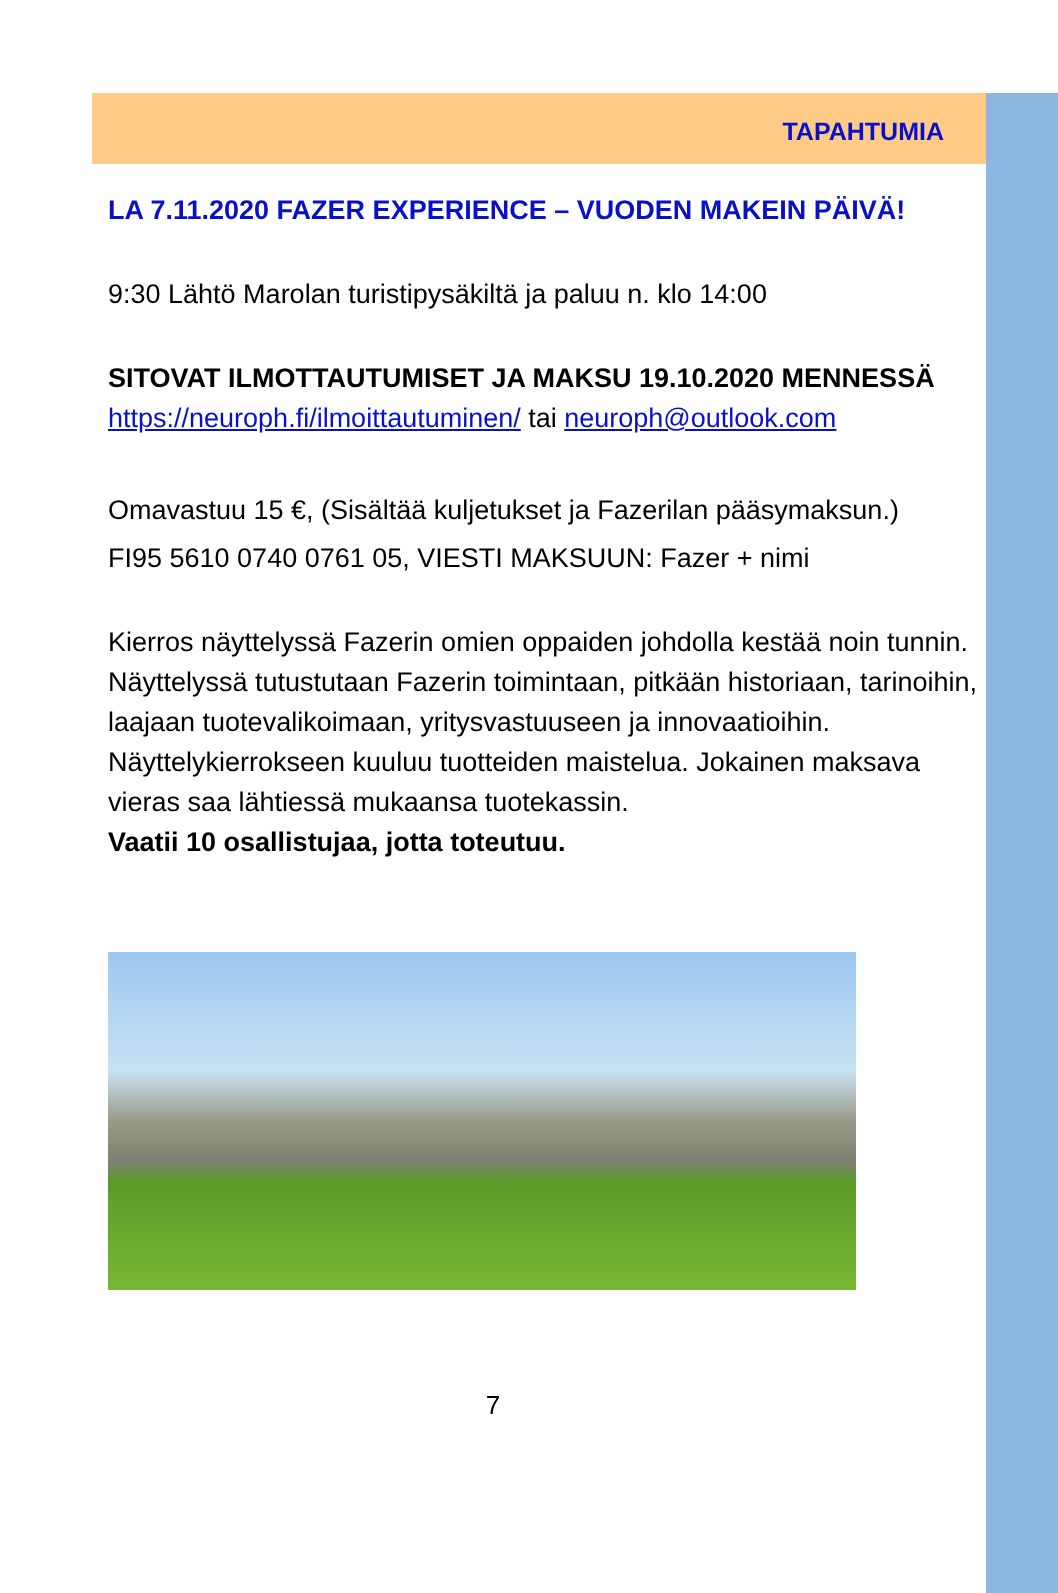TAPAHTUMIA
LA 7.11.2020 FAZER EXPERIENCE – VUODEN MAKEIN PÄIVÄ!
9:30 Lähtö Marolan turistipysäkiltä ja paluu n. klo 14:00
SITOVAT ILMOTTAUTUMISET JA MAKSU 19.10.2020 MENNESSÄ
https://neuroph.fi/ilmoittautuminen/ tai neuroph@outlook.com
Omavastuu 15 €, (Sisältää kuljetukset ja Fazerilan pääsymaksun.)
FI95 5610 0740 0761 05, VIESTI MAKSUUN: Fazer + nimi
Kierros näyttelyssä Fazerin omien oppaiden johdolla kestää noin tunnin. Näyttelyssä tutustutaan Fazerin toimintaan, pitkään historiaan, tarinoihin, laajaan tuotevalikoimaan, yritysvastuuseen ja innovaatioihin. Näyttelykierrokseen kuuluu tuotteiden maistelua. Jokainen maksava vieras saa lähtiessä mukaansa tuotekassin.
Vaatii 10 osallistujaa, jotta toteutuu.
7